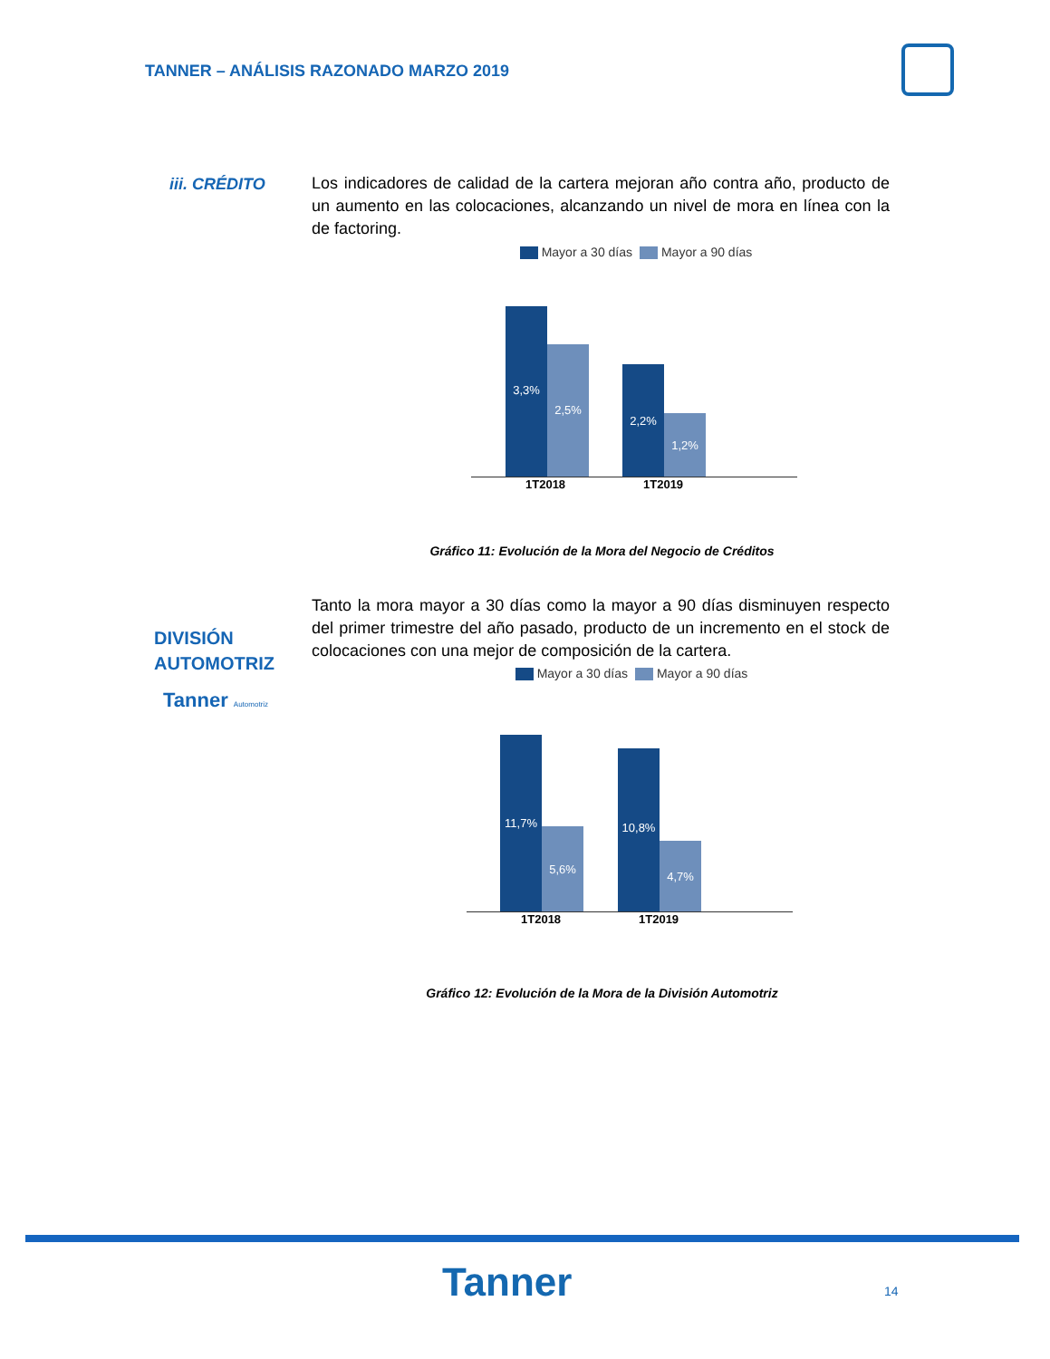TANNER – ANÁLISIS RAZONADO MARZO 2019
iii. CRÉDITO
Los indicadores de calidad de la cartera mejoran año contra año, producto de un aumento en las colocaciones, alcanzando un nivel de mora en línea con la de factoring.
Mayor a 30 días Mayor a 90 días
3,3% 2,5% 2,2% 1,2%
1T2018 1T2019
Gráfico 11: Evolución de la Mora del Negocio de Créditos
DIVISIÓN
AUTOMOTRIZ
Tanner Automotriz
Tanto la mora mayor a 30 días como la mayor a 90 días disminuyen respecto del primer trimestre del año pasado, producto de un incremento en el stock de colocaciones con una mejor de composición de la cartera.
Mayor a 30 días Mayor a 90 días
11,7% 5,6% 10,8% 4,7%
1T2018 1T2019
Gráfico 12: Evolución de la Mora de la División Automotriz
Tanner 14